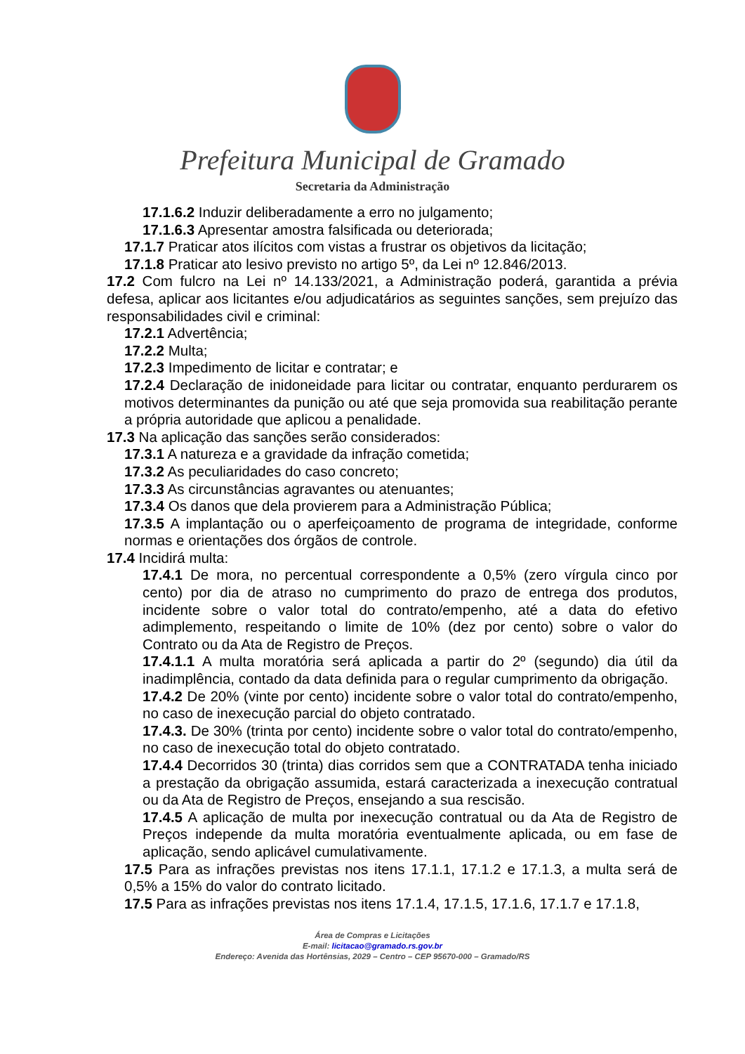Prefeitura Municipal de Gramado
Secretaria da Administração
17.1.6.2 Induzir deliberadamente a erro no julgamento;
17.1.6.3 Apresentar amostra falsificada ou deteriorada;
17.1.7 Praticar atos ilícitos com vistas a frustrar os objetivos da licitação;
17.1.8 Praticar ato lesivo previsto no artigo 5º, da Lei nº 12.846/2013.
17.2 Com fulcro na Lei nº 14.133/2021, a Administração poderá, garantida a prévia defesa, aplicar aos licitantes e/ou adjudicatários as seguintes sanções, sem prejuízo das responsabilidades civil e criminal:
17.2.1 Advertência;
17.2.2 Multa;
17.2.3 Impedimento de licitar e contratar; e
17.2.4 Declaração de inidoneidade para licitar ou contratar, enquanto perdurarem os motivos determinantes da punição ou até que seja promovida sua reabilitação perante a própria autoridade que aplicou a penalidade.
17.3 Na aplicação das sanções serão considerados:
17.3.1 A natureza e a gravidade da infração cometida;
17.3.2 As peculiaridades do caso concreto;
17.3.3 As circunstâncias agravantes ou atenuantes;
17.3.4 Os danos que dela provierem para a Administração Pública;
17.3.5 A implantação ou o aperfeiçoamento de programa de integridade, conforme normas e orientações dos órgãos de controle.
17.4 Incidirá multa:
17.4.1 De mora, no percentual correspondente a 0,5% (zero vírgula cinco por cento) por dia de atraso no cumprimento do prazo de entrega dos produtos, incidente sobre o valor total do contrato/empenho, até a data do efetivo adimplemento, respeitando o limite de 10% (dez por cento) sobre o valor do Contrato ou da Ata de Registro de Preços.
17.4.1.1 A multa moratória será aplicada a partir do 2º (segundo) dia útil da inadimplência, contado da data definida para o regular cumprimento da obrigação.
17.4.2 De 20% (vinte por cento) incidente sobre o valor total do contrato/empenho, no caso de inexecução parcial do objeto contratado.
17.4.3. De 30% (trinta por cento) incidente sobre o valor total do contrato/empenho, no caso de inexecução total do objeto contratado.
17.4.4 Decorridos 30 (trinta) dias corridos sem que a CONTRATADA tenha iniciado a prestação da obrigação assumida, estará caracterizada a inexecução contratual ou da Ata de Registro de Preços, ensejando a sua rescisão.
17.4.5 A aplicação de multa por inexecução contratual ou da Ata de Registro de Preços independe da multa moratória eventualmente aplicada, ou em fase de aplicação, sendo aplicável cumulativamente.
17.5 Para as infrações previstas nos itens 17.1.1, 17.1.2 e 17.1.3, a multa será de 0,5% a 15% do valor do contrato licitado.
17.5 Para as infrações previstas nos itens 17.1.4, 17.1.5, 17.1.6, 17.1.7 e 17.1.8,
Área de Compras e Licitações
E-mail: licitacao@gramado.rs.gov.br
Endereço: Avenida das Hortênsias, 2029 – Centro – CEP 95670-000 – Gramado/RS